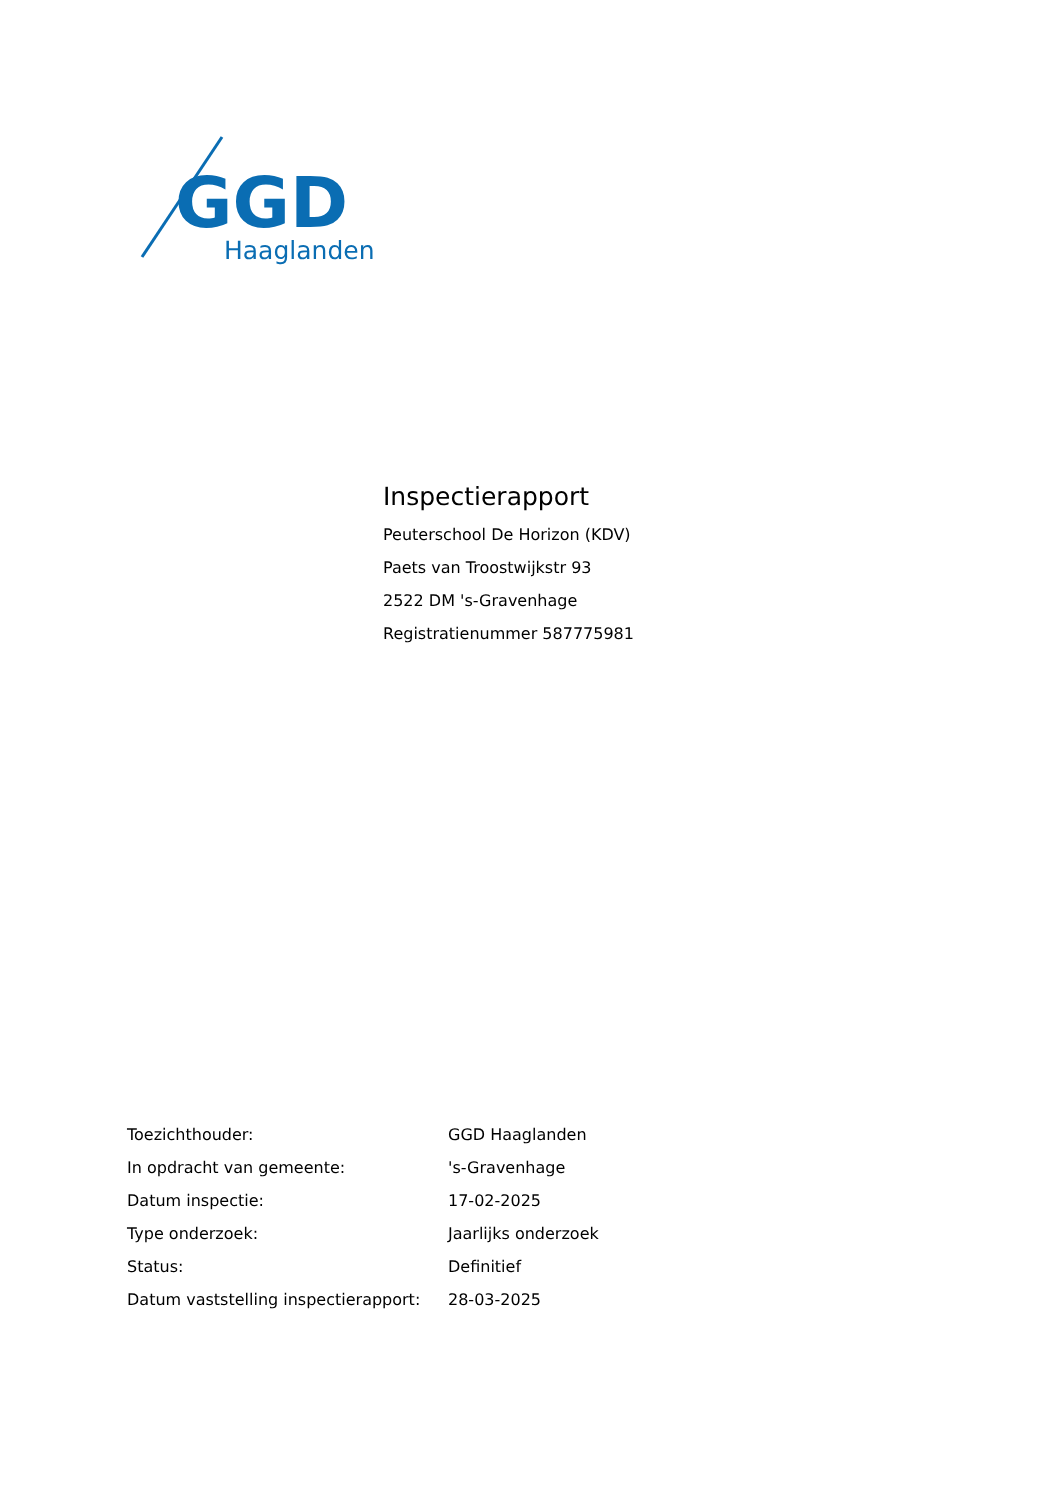GGD
Haaglanden
Inspectierapport
Peuterschool De Horizon (KDV)
Paets van Troostwijkstr 93
2522 DM 's-Gravenhage
Registratienummer 587775981
| Toezichthouder: | GGD Haaglanden |
| In opdracht van gemeente: | 's-Gravenhage |
| Datum inspectie: | 17-02-2025 |
| Type onderzoek: | Jaarlijks onderzoek |
| Status: | Definitief |
| Datum vaststelling inspectierapport: | 28-03-2025 |